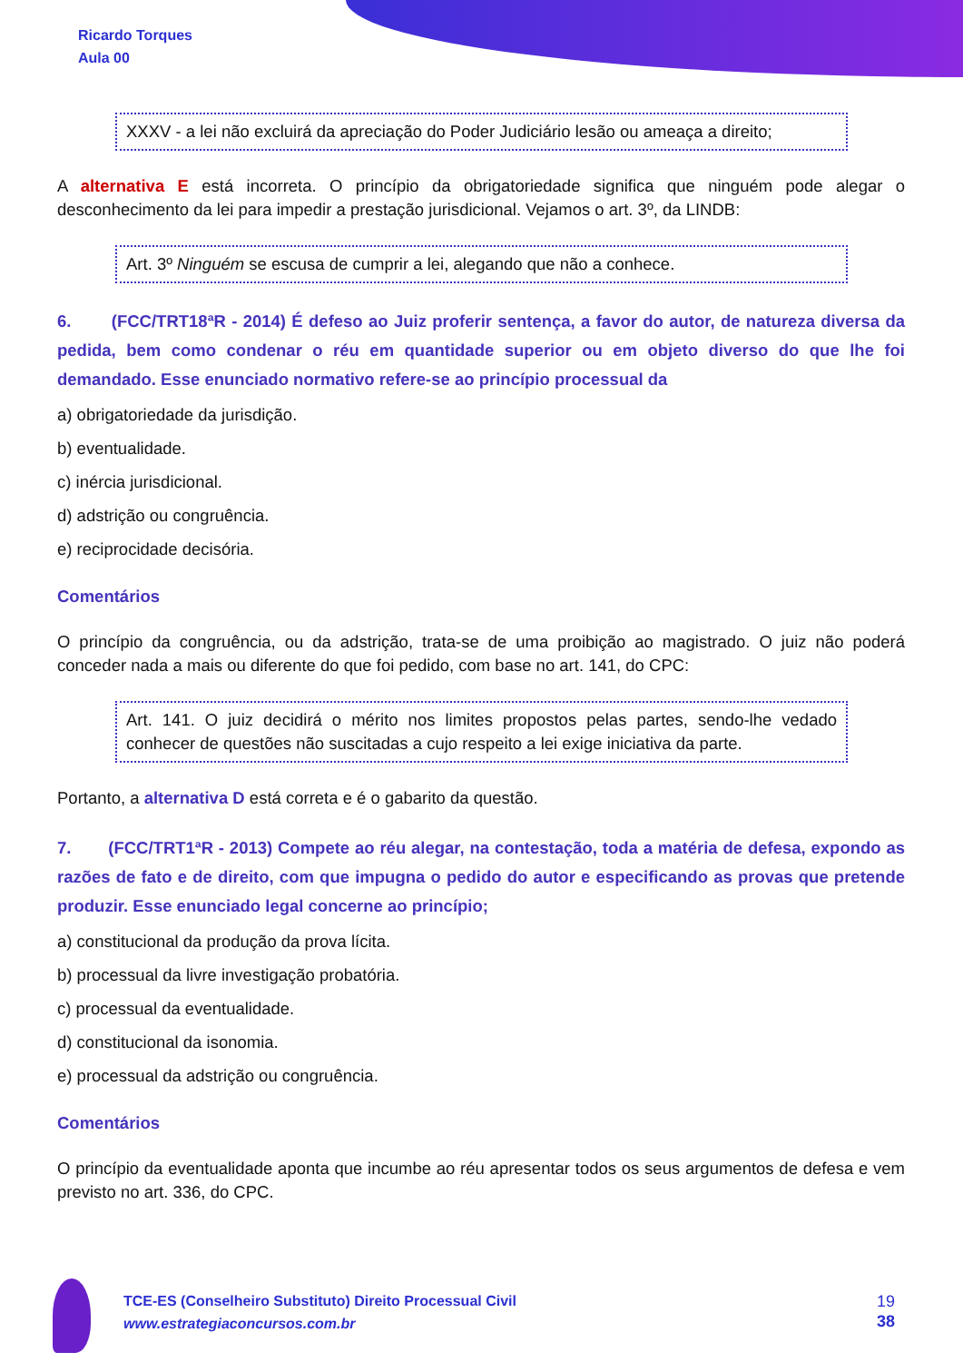Ricardo Torques
Aula 00
XXXV - a lei não excluirá da apreciação do Poder Judiciário lesão ou ameaça a direito;
A alternativa E está incorreta. O princípio da obrigatoriedade significa que ninguém pode alegar o desconhecimento da lei para impedir a prestação jurisdicional. Vejamos o art. 3º, da LINDB:
Art. 3º Ninguém se escusa de cumprir a lei, alegando que não a conhece.
6. (FCC/TRT18ªR - 2014) É defeso ao Juiz proferir sentença, a favor do autor, de natureza diversa da pedida, bem como condenar o réu em quantidade superior ou em objeto diverso do que lhe foi demandado. Esse enunciado normativo refere-se ao princípio processual da
a) obrigatoriedade da jurisdição.
b) eventualidade.
c) inércia jurisdicional.
d) adstrição ou congruência.
e) reciprocidade decisória.
Comentários
O princípio da congruência, ou da adstrição, trata-se de uma proibição ao magistrado. O juiz não poderá conceder nada a mais ou diferente do que foi pedido, com base no art. 141, do CPC:
Art. 141. O juiz decidirá o mérito nos limites propostos pelas partes, sendo-lhe vedado conhecer de questões não suscitadas a cujo respeito a lei exige iniciativa da parte.
Portanto, a alternativa D está correta e é o gabarito da questão.
7. (FCC/TRT1ªR - 2013) Compete ao réu alegar, na contestação, toda a matéria de defesa, expondo as razões de fato e de direito, com que impugna o pedido do autor e especificando as provas que pretende produzir. Esse enunciado legal concerne ao princípio;
a) constitucional da produção da prova lícita.
b) processual da livre investigação probatória.
c) processual da eventualidade.
d) constitucional da isonomia.
e) processual da adstrição ou congruência.
Comentários
O princípio da eventualidade aponta que incumbe ao réu apresentar todos os seus argumentos de defesa e vem previsto no art. 336, do CPC.
TCE-ES (Conselheiro Substituto) Direito Processual Civil
www.estrategiaconcursos.com.br
19
38